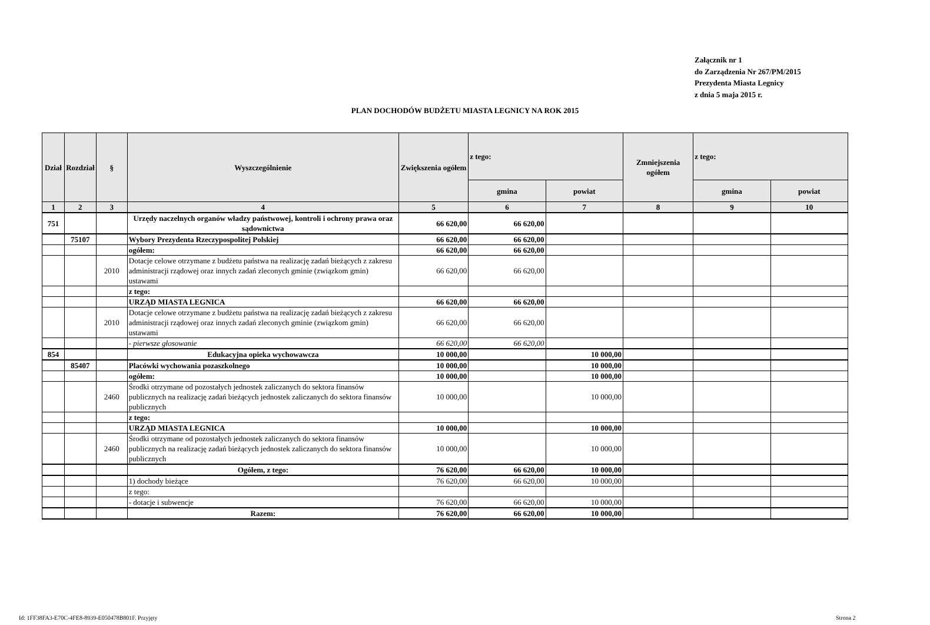Załącznik nr 1
do Zarządzenia Nr 267/PM/2015
Prezydenta Miasta Legnicy
z dnia 5 maja 2015 r.
PLAN DOCHODÓW BUDŻETU MIASTA LEGNICY NA ROK 2015
| Dział | Rozdział | § | Wyszczególnienie | Zwiększenia ogółem | z tego: | | Zmniejszenia ogółem | z tego: | |
| --- | --- | --- | --- | --- | --- | --- | --- | --- | --- |
| | | | | | gmina | powiat | | gmina | powiat |
| 1 | 2 | 3 | 4 | 5 | 6 | 7 | 8 | 9 | 10 |
| 751 | | | Urzędy naczelnych organów władzy państwowej, kontroli i ochrony prawa oraz sądownictwa | 66 620,00 | 66 620,00 | | | | |
| | 75107 | | Wybory Prezydenta Rzeczypospolitej Polskiej | 66 620,00 | 66 620,00 | | | | |
| | | | ogółem: | 66 620,00 | 66 620,00 | | | | |
| | | 2010 | Dotacje celowe otrzymane z budżetu państwa na realizację zadań bieżących z zakresu administracji rządowej oraz innych zadań zleconych gminie (związkom gmin) ustawami | 66 620,00 | 66 620,00 | | | | |
| | | | z tego: | | | | | | |
| | | | URZĄD MIASTA LEGNICA | 66 620,00 | 66 620,00 | | | | |
| | | 2010 | Dotacje celowe otrzymane z budżetu państwa na realizację zadań bieżących z zakresu administracji rządowej oraz innych zadań zleconych gminie (związkom gmin) ustawami | 66 620,00 | 66 620,00 | | | | |
| | | | - pierwsze głosowanie | 66 620,00 | 66 620,00 | | | | |
| 854 | | | Edukacyjna opieka wychowawcza | 10 000,00 | | 10 000,00 | | | |
| | 85407 | | Placówki wychowania pozaszkolnego | 10 000,00 | | 10 000,00 | | | |
| | | | ogółem: | 10 000,00 | | 10 000,00 | | | |
| | | 2460 | Środki otrzymane od pozostałych jednostek zaliczanych do sektora finansów publicznych na realizację zadań bieżących jednostek zaliczanych do sektora finansów publicznych | 10 000,00 | | 10 000,00 | | | |
| | | | z tego: | | | | | | |
| | | | URZĄD MIASTA LEGNICA | 10 000,00 | | 10 000,00 | | | |
| | | 2460 | Środki otrzymane od pozostałych jednostek zaliczanych do sektora finansów publicznych na realizację zadań bieżących jednostek zaliczanych do sektora finansów publicznych | 10 000,00 | | 10 000,00 | | | |
| | | | Ogółem, z tego: | 76 620,00 | 66 620,00 | 10 000,00 | | | |
| | | | 1) dochody bieżące | 76 620,00 | 66 620,00 | 10 000,00 | | | |
| | | | z tego: | | | | | | |
| | | | - dotacje i subwencje | 76 620,00 | 66 620,00 | 10 000,00 | | | |
| | | | Razem: | 76 620,00 | 66 620,00 | 10 000,00 | | | |
Id: 1FF38FA3-E70C-4FE8-8939-E050478B801F. Przyjęty
Strona 2